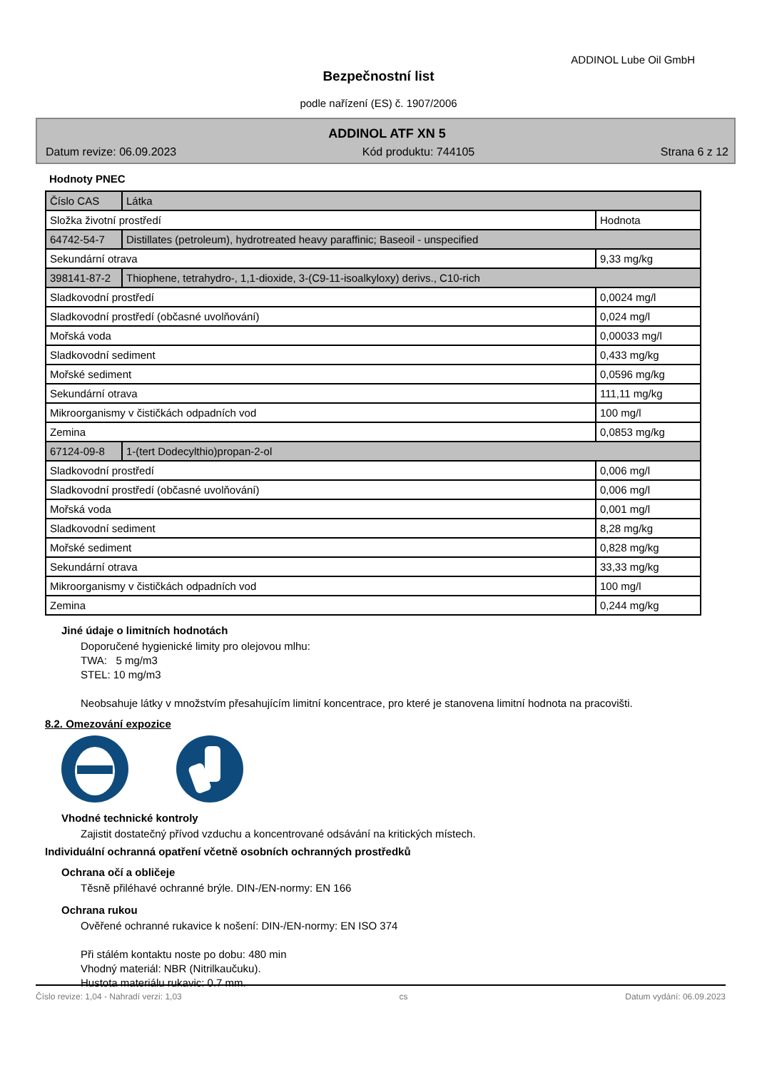ADDINOL Lube Oil GmbH
Bezpečnostní list
podle nařízení (ES) č. 1907/2006
ADDINOL ATF XN 5
Datum revize: 06.09.2023 Kód produktu: 744105 Strana 6 z 12
Hodnoty PNEC
| Číslo CAS | Látka | |
| Složka životní prostředí | | Hodnota |
| 64742-54-7 | Distillates (petroleum), hydrotreated heavy paraffinic; Baseoil - unspecified | |
| Sekundární otrava | | 9,33 mg/kg |
| 398141-87-2 | Thiophene, tetrahydro-, 1,1-dioxide, 3-(C9-11-isoalkyloxy) derivs., C10-rich | |
| Sladkovodní prostředí | | 0,0024 mg/l |
| Sladkovodní prostředí (občasné uvolňování) | | 0,024 mg/l |
| Mořská voda | | 0,00033 mg/l |
| Sladkovodní sediment | | 0,433 mg/kg |
| Mořské sediment | | 0,0596 mg/kg |
| Sekundární otrava | | 111,11 mg/kg |
| Mikroorganismy v čističkách odpadních vod | | 100 mg/l |
| Zemina | | 0,0853 mg/kg |
| 67124-09-8 | 1-(tert Dodecylthio)propan-2-ol | |
| Sladkovodní prostředí | | 0,006 mg/l |
| Sladkovodní prostředí (občasné uvolňování) | | 0,006 mg/l |
| Mořská voda | | 0,001 mg/l |
| Sladkovodní sediment | | 8,28 mg/kg |
| Mořské sediment | | 0,828 mg/kg |
| Sekundární otrava | | 33,33 mg/kg |
| Mikroorganismy v čističkách odpadních vod | | 100 mg/l |
| Zemina | | 0,244 mg/kg |
Jiné údaje o limitních hodnotách
Doporučené hygienické limity pro olejovou mlhu:
TWA: 5 mg/m3
STEL: 10 mg/m3
Neobsahuje látky v množstvím přesahujícím limitní koncentrace, pro které je stanovena limitní hodnota na pracovišti.
8.2. Omezování expozice
Vhodné technické kontroly
Zajistit dostatečný přívod vzduchu a koncentrované odsávání na kritických místech.
Individuální ochranná opatření včetně osobních ochranných prostředků
Ochrana očí a obličeje
Těsně přiléhavé ochranné brýle. DIN-/EN-normy: EN 166
Ochrana rukou
Ověřené ochranné rukavice k nošení: DIN-/EN-normy: EN ISO 374
Při stálém kontaktu noste po dobu: 480 min
Vhodný materiál: NBR (Nitrilkaučuku).
Hustota materiálu rukavic: 0.7 mm.
Číslo revize: 1,04 - Nahradí verzi: 1,03 cs Datum vydání: 06.09.2023